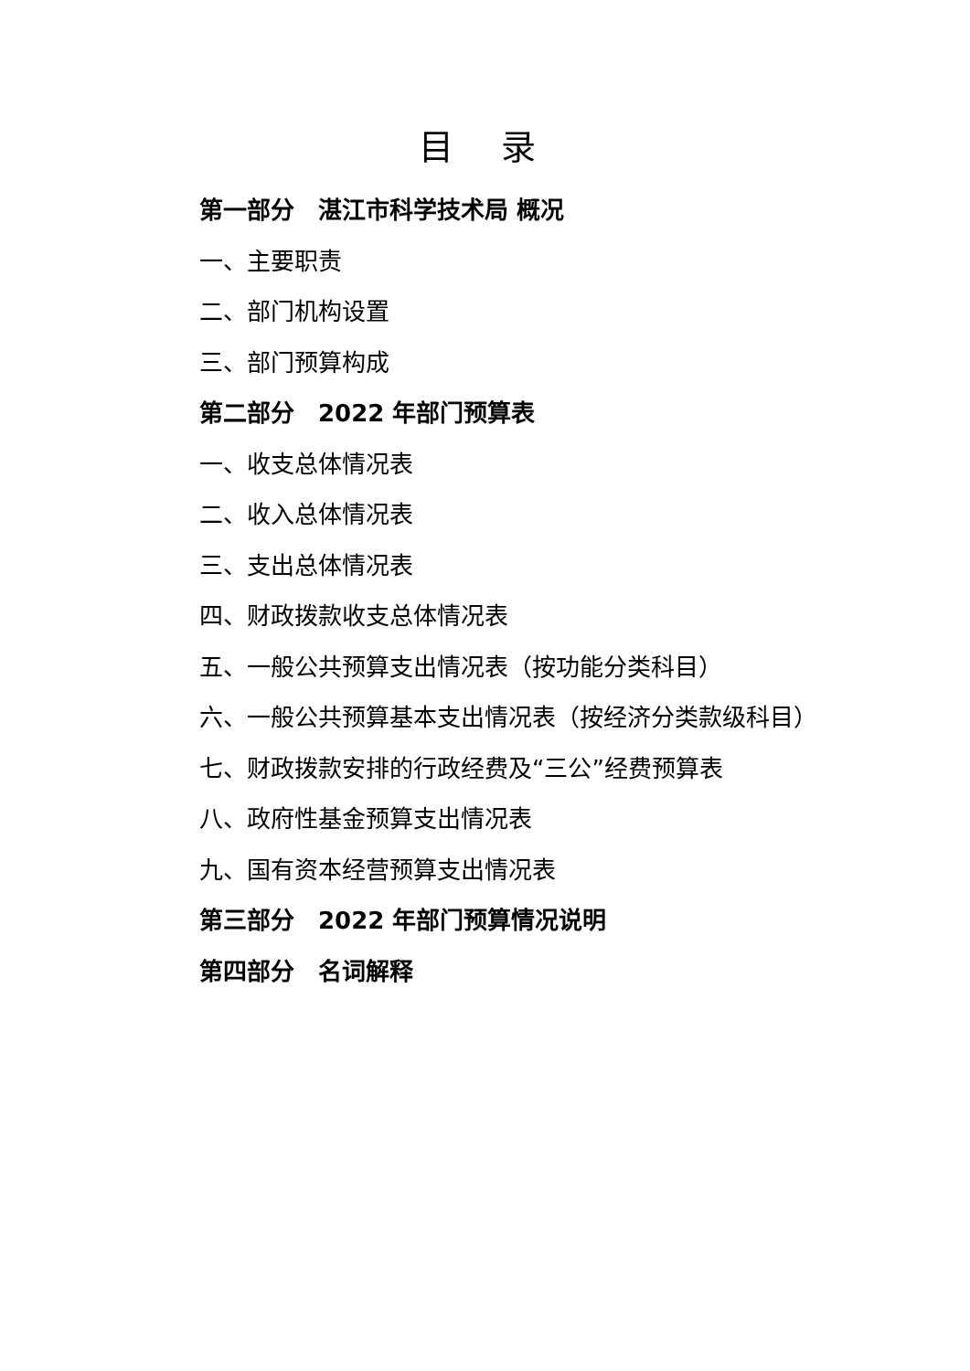目 录
第一部分　湛江市科学技术局 概况
一、主要职责
二、部门机构设置
三、部门预算构成
第二部分　2022 年部门预算表
一、收支总体情况表
二、收入总体情况表
三、支出总体情况表
四、财政拨款收支总体情况表
五、一般公共预算支出情况表（按功能分类科目）
六、一般公共预算基本支出情况表（按经济分类款级科目）
七、财政拨款安排的行政经费及“三公”经费预算表
八、政府性基金预算支出情况表
九、国有资本经营预算支出情况表
第三部分　2022 年部门预算情况说明
第四部分　名词解释